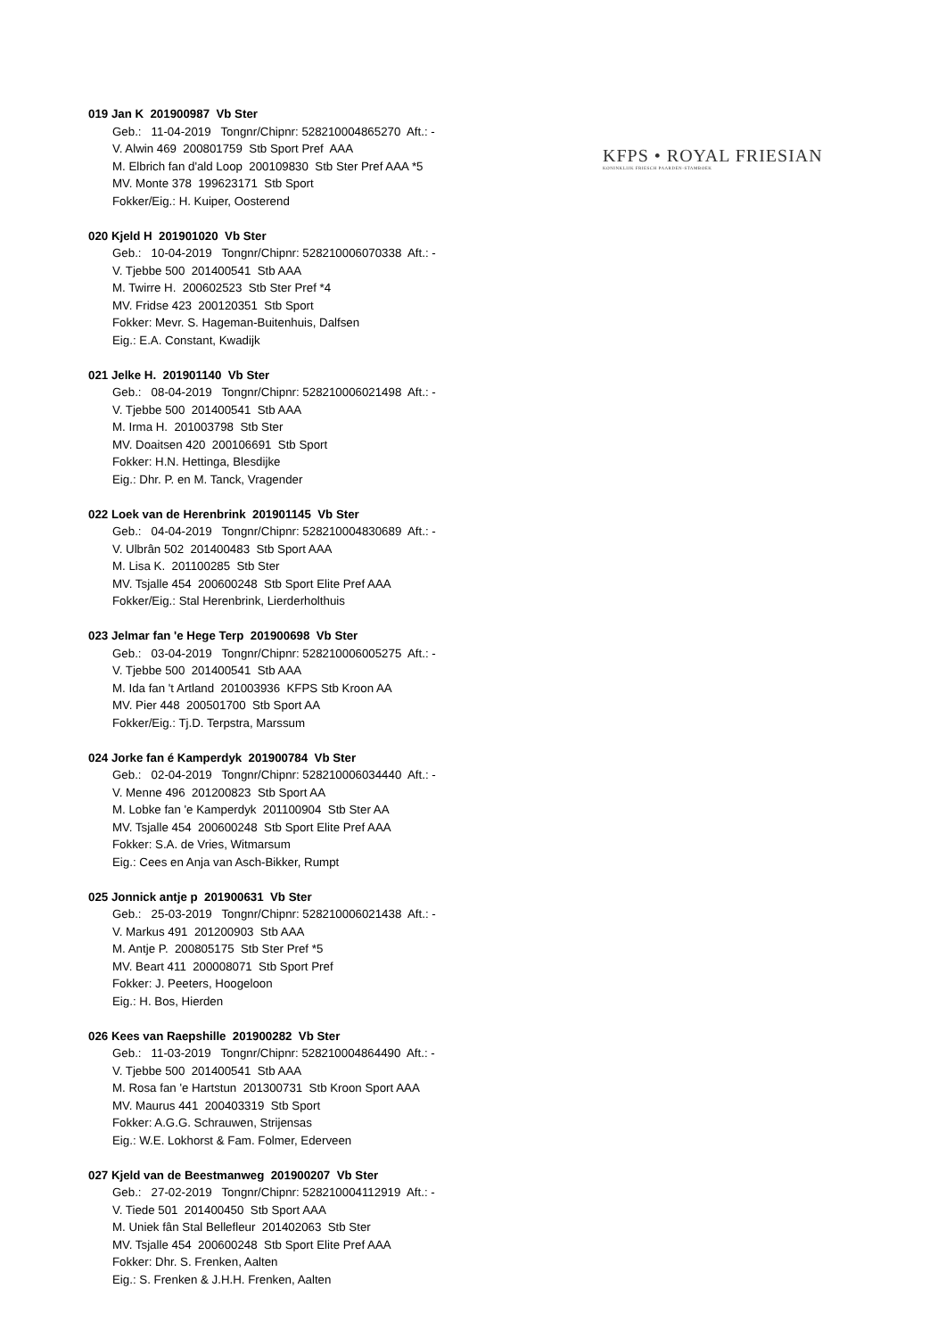KFPS • ROYAL FRIESIAN
KONINKLIJK FRIESCH PAARDEN-STAMBOEK
019 Jan K 201900987 Vb Ster
Geb.: 11-04-2019 Tongnr/Chipnr: 528210004865270 Aft.: -
V. Alwin 469 200801759 Stb Sport Pref AAA
M. Elbrich fan d'ald Loop 200109830 Stb Ster Pref AAA *5
MV. Monte 378 199623171 Stb Sport
Fokker/Eig.: H. Kuiper, Oosterend
020 Kjeld H 201901020 Vb Ster
Geb.: 10-04-2019 Tongnr/Chipnr: 528210006070338 Aft.: -
V. Tjebbe 500 201400541 Stb AAA
M. Twirre H. 200602523 Stb Ster Pref *4
MV. Fridse 423 200120351 Stb Sport
Fokker: Mevr. S. Hageman-Buitenhuis, Dalfsen
Eig.: E.A. Constant, Kwadijk
021 Jelke H. 201901140 Vb Ster
Geb.: 08-04-2019 Tongnr/Chipnr: 528210006021498 Aft.: -
V. Tjebbe 500 201400541 Stb AAA
M. Irma H. 201003798 Stb Ster
MV. Doaitsen 420 200106691 Stb Sport
Fokker: H.N. Hettinga, Blesdijke
Eig.: Dhr. P. en M. Tanck, Vragender
022 Loek van de Herenbrink 201901145 Vb Ster
Geb.: 04-04-2019 Tongnr/Chipnr: 528210004830689 Aft.: -
V. Ulbrân 502 201400483 Stb Sport AAA
M. Lisa K. 201100285 Stb Ster
MV. Tsjalle 454 200600248 Stb Sport Elite Pref AAA
Fokker/Eig.: Stal Herenbrink, Lierderholthuis
023 Jelmar fan 'e Hege Terp 201900698 Vb Ster
Geb.: 03-04-2019 Tongnr/Chipnr: 528210006005275 Aft.: -
V. Tjebbe 500 201400541 Stb AAA
M. Ida fan 't Artland 201003936 KFPS Stb Kroon AA
MV. Pier 448 200501700 Stb Sport AA
Fokker/Eig.: Tj.D. Terpstra, Marssum
024 Jorke fan é Kamperdyk 201900784 Vb Ster
Geb.: 02-04-2019 Tongnr/Chipnr: 528210006034440 Aft.: -
V. Menne 496 201200823 Stb Sport AA
M. Lobke fan 'e Kamperdyk 201100904 Stb Ster AA
MV. Tsjalle 454 200600248 Stb Sport Elite Pref AAA
Fokker: S.A. de Vries, Witmarsum
Eig.: Cees en Anja van Asch-Bikker, Rumpt
025 Jonnick antje p 201900631 Vb Ster
Geb.: 25-03-2019 Tongnr/Chipnr: 528210006021438 Aft.: -
V. Markus 491 201200903 Stb AAA
M. Antje P. 200805175 Stb Ster Pref *5
MV. Beart 411 200008071 Stb Sport Pref
Fokker: J. Peeters, Hoogeloon
Eig.: H. Bos, Hierden
026 Kees van Raepshille 201900282 Vb Ster
Geb.: 11-03-2019 Tongnr/Chipnr: 528210004864490 Aft.: -
V. Tjebbe 500 201400541 Stb AAA
M. Rosa fan 'e Hartstun 201300731 Stb Kroon Sport AAA
MV. Maurus 441 200403319 Stb Sport
Fokker: A.G.G. Schrauwen, Strijensas
Eig.: W.E. Lokhorst & Fam. Folmer, Ederveen
027 Kjeld van de Beestmanweg 201900207 Vb Ster
Geb.: 27-02-2019 Tongnr/Chipnr: 528210004112919 Aft.: -
V. Tiede 501 201400450 Stb Sport AAA
M. Uniek fân Stal Bellefleur 201402063 Stb Ster
MV. Tsjalle 454 200600248 Stb Sport Elite Pref AAA
Fokker: Dhr. S. Frenken, Aalten
Eig.: S. Frenken & J.H.H. Frenken, Aalten